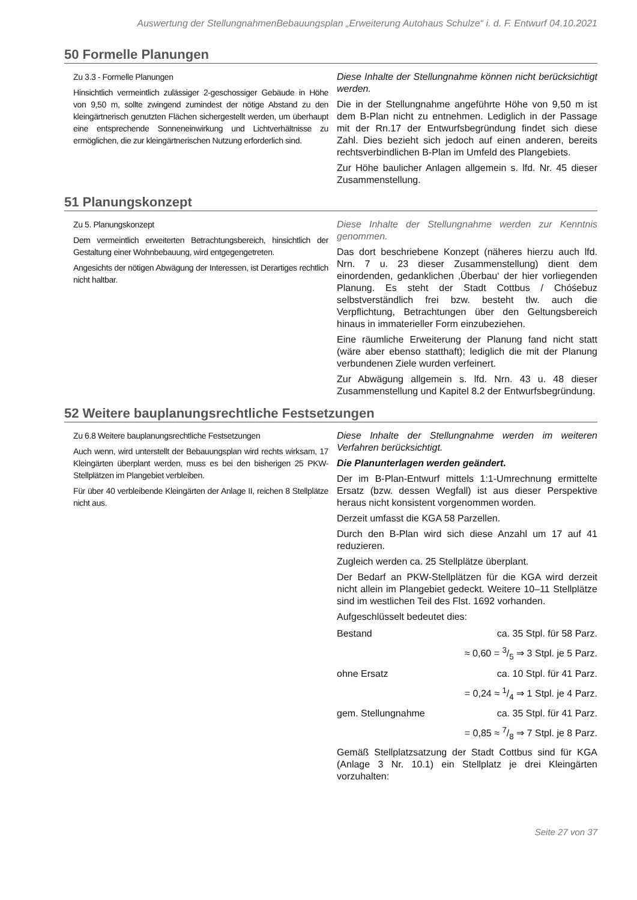Auswertung der StellungnahmenBebauungsplan „Erweiterung Autohaus Schulze“ i. d. F. Entwurf 04.10.2021
50 Formelle Planungen
Zu 3.3 - Formelle Planungen
Hinsichtlich vermeintlich zulässiger 2-geschossiger Gebäude in Höhe von 9,50 m, sollte zwingend zumindest der nötige Abstand zu den kleingärtnerisch genutzten Flächen sichergestellt werden, um überhaupt eine entsprechende Sonneneinwirkung und Lichtverhältnisse zu ermöglichen, die zur kleingärtnerischen Nutzung erforderlich sind.
Diese Inhalte der Stellungnahme können nicht berücksichtigt werden.
Die in der Stellungnahme angeführte Höhe von 9,50 m ist dem B-Plan nicht zu entnehmen. Lediglich in der Passage mit der Rn.17 der Entwurfsbegründung findet sich diese Zahl. Dies bezieht sich jedoch auf einen anderen, bereits rechtsverbindlichen B-Plan im Umfeld des Plangebiets.
Zur Höhe baulicher Anlagen allgemein s. lfd. Nr. 45 dieser Zusammenstellung.
51 Planungskonzept
Zu 5. Planungskonzept
Dem vermeintlich erweiterten Betrachtungsbereich, hinsichtlich der Gestaltung einer Wohnbebauung, wird entgegengetreten.
Angesichts der nötigen Abwägung der Interessen, ist Derartiges rechtlich nicht haltbar.
Diese Inhalte der Stellungnahme werden zur Kenntnis genommen.
Das dort beschriebene Konzept (näheres hierzu auch lfd. Nrn. 7 u. 23 dieser Zusammenstellung) dient dem einordenden, gedanklichen ‚Überbau‘ der hier vorliegenden Planung. Es steht der Stadt Cottbus / Chóśebuz selbstverständlich frei bzw. besteht tlw. auch die Verpflichtung, Betrachtungen über den Geltungsbereich hinaus in immaterieller Form einzubeziehen.
Eine räumliche Erweiterung der Planung fand nicht statt (wäre aber ebenso statthaft); lediglich die mit der Planung verbundenen Ziele wurden verfeinert.
Zur Abwägung allgemein s. lfd. Nrn. 43 u. 48 dieser Zusammenstellung und Kapitel 8.2 der Entwurfsbegründung.
52 Weitere bauplanungsrechtliche Festsetzungen
Zu 6.8 Weitere bauplanungsrechtliche Festsetzungen
Auch wenn, wird unterstellt der Bebauungsplan wird rechts wirksam, 17 Kleingärten überplant werden, muss es bei den bisherigen 25 PKW- Stellplätzen im Plangebiet verbleiben.
Für über 40 verbleibende Kleingärten der Anlage II, reichen 8 Stellplätze nicht aus.
Diese Inhalte der Stellungnahme werden im weiteren Verfahren berücksichtigt.
Die Planunterlagen werden geändert.
Der im B-Plan-Entwurf mittels 1:1-Umrechnung ermittelte Ersatz (bzw. dessen Wegfall) ist aus dieser Perspektive heraus nicht konsistent vorgenommen worden.
Derzeit umfasst die KGA 58 Parzellen.
Durch den B-Plan wird sich diese Anzahl um 17 auf 41 reduzieren.
Zugleich werden ca. 25 Stellplätze überplant.
Der Bedarf an PKW-Stellplätzen für die KGA wird derzeit nicht allein im Plangebiet gedeckt. Weitere 10–11 Stellplätze sind im westlichen Teil des Flst. 1692 vorhanden.
Aufgeschlüsselt bedeutet dies:
| Bestand | ca. 35 Stpl. für 58 Parz. |
| | ≈ 0,60 = 3/5 ⇒ 3 Stpl. je 5 Parz. |
| ohne Ersatz | ca. 10 Stpl. für 41 Parz. |
| | = 0,24 ≈ 1/4 ⇒ 1 Stpl. je 4 Parz. |
| gem. Stellungnahme | ca. 35 Stpl. für 41 Parz. |
| | = 0,85 ≈ 7/8 ⇒ 7 Stpl. je 8 Parz. |
Gemäß Stellplatzsatzung der Stadt Cottbus sind für KGA (Anlage 3 Nr. 10.1) ein Stellplatz je drei Kleingärten vorzuhalten:
Seite 27 von 37